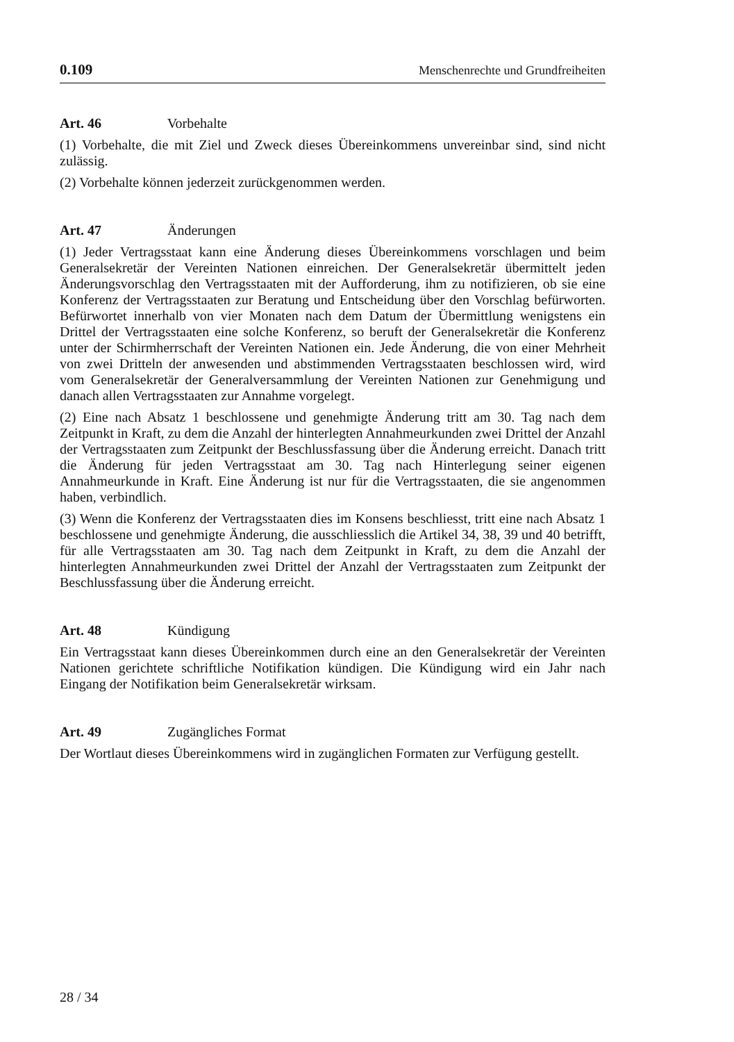0.109 Menschenrechte und Grundfreiheiten
Art. 46 Vorbehalte
(1) Vorbehalte, die mit Ziel und Zweck dieses Übereinkommens unvereinbar sind, sind nicht zulässig.
(2) Vorbehalte können jederzeit zurückgenommen werden.
Art. 47 Änderungen
(1) Jeder Vertragsstaat kann eine Änderung dieses Übereinkommens vorschlagen und beim Generalsekretär der Vereinten Nationen einreichen. Der Generalsekretär übermittelt jeden Änderungsvorschlag den Vertragsstaaten mit der Aufforderung, ihm zu notifizieren, ob sie eine Konferenz der Vertragsstaaten zur Beratung und Entscheidung über den Vorschlag befürworten. Befürwortet innerhalb von vier Monaten nach dem Datum der Übermittlung wenigstens ein Drittel der Vertragsstaaten eine solche Konferenz, so beruft der Generalsekretär die Konferenz unter der Schirmherrschaft der Vereinten Nationen ein. Jede Änderung, die von einer Mehrheit von zwei Dritteln der anwesenden und abstimmenden Vertragsstaaten beschlossen wird, wird vom Generalsekretär der Generalversammlung der Vereinten Nationen zur Genehmigung und danach allen Vertragsstaaten zur Annahme vorgelegt.
(2) Eine nach Absatz 1 beschlossene und genehmigte Änderung tritt am 30. Tag nach dem Zeitpunkt in Kraft, zu dem die Anzahl der hinterlegten Annahmeurkunden zwei Drittel der Anzahl der Vertragsstaaten zum Zeitpunkt der Beschlussfassung über die Änderung erreicht. Danach tritt die Änderung für jeden Vertragsstaat am 30. Tag nach Hinterlegung seiner eigenen Annahmeurkunde in Kraft. Eine Änderung ist nur für die Vertragsstaaten, die sie angenommen haben, verbindlich.
(3) Wenn die Konferenz der Vertragsstaaten dies im Konsens beschliesst, tritt eine nach Absatz 1 beschlossene und genehmigte Änderung, die ausschliesslich die Artikel 34, 38, 39 und 40 betrifft, für alle Vertragsstaaten am 30. Tag nach dem Zeitpunkt in Kraft, zu dem die Anzahl der hinterlegten Annahmeurkunden zwei Drittel der Anzahl der Vertragsstaaten zum Zeitpunkt der Beschlussfassung über die Änderung erreicht.
Art. 48 Kündigung
Ein Vertragsstaat kann dieses Übereinkommen durch eine an den Generalsekretär der Vereinten Nationen gerichtete schriftliche Notifikation kündigen. Die Kündigung wird ein Jahr nach Eingang der Notifikation beim Generalsekretär wirksam.
Art. 49 Zugängliches Format
Der Wortlaut dieses Übereinkommens wird in zugänglichen Formaten zur Verfügung gestellt.
28 / 34